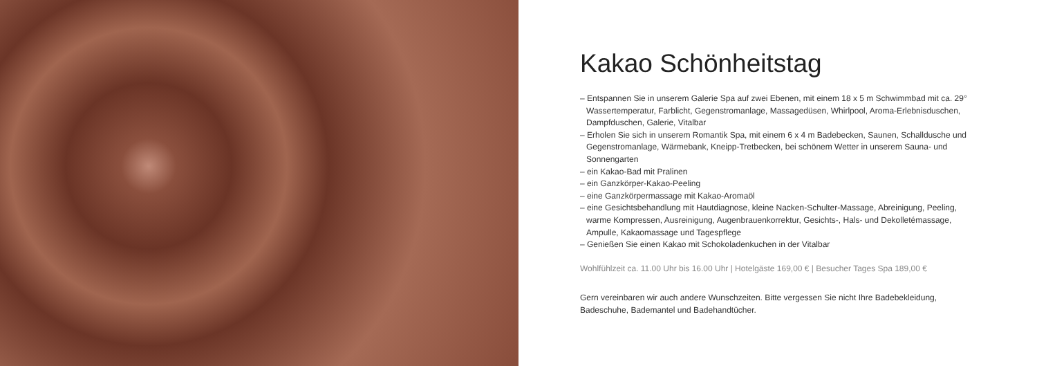Kakao Schönheitstag
– Entspannen Sie in unserem Galerie Spa auf zwei Ebenen, mit einem 18 x 5 m Schwimmbad mit ca. 29° Wasser­temperatur, Farblicht, Gegenstromanlage, Massagedüsen, Whirlpool, Aroma-Erlebnisduschen, Dampfduschen, Galerie, Vitalbar
– Erholen Sie sich in unserem Romantik Spa, mit einem 6 x 4 m Badebecken, Saunen, Schalldusche und Gegen­stromanlage, Wärmebank, Kneipp-Tretbecken, bei schönem Wetter in unserem Sauna- und Sonnengarten
– ein Kakao-Bad mit Pralinen
– ein Ganzkörper-Kakao-Peeling
– eine Ganzkörpermassage mit Kakao-Aromaöl
– eine Gesichtsbehandlung mit Hautdiagnose, kleine Nacken-Schulter-Massage, Abreinigung, Peeling, warme Kompressen, Ausreinigung, Augenbrauenkorrektur, Gesichts-, Hals- und Dekolletémassage, Ampulle, Kakao­massage und Tagespflege
– Genießen Sie einen Kakao mit Schokoladenkuchen in der Vitalbar
Wohlfühlzeit ca. 11.00 Uhr bis 16.00 Uhr | Hotelgäste 169,00 € | Besucher Tages Spa 189,00 €
Gern vereinbaren wir auch andere Wunschzeiten. Bitte vergessen Sie nicht Ihre Badebekleidung, Badeschuhe, Bademantel und Badehandtücher.